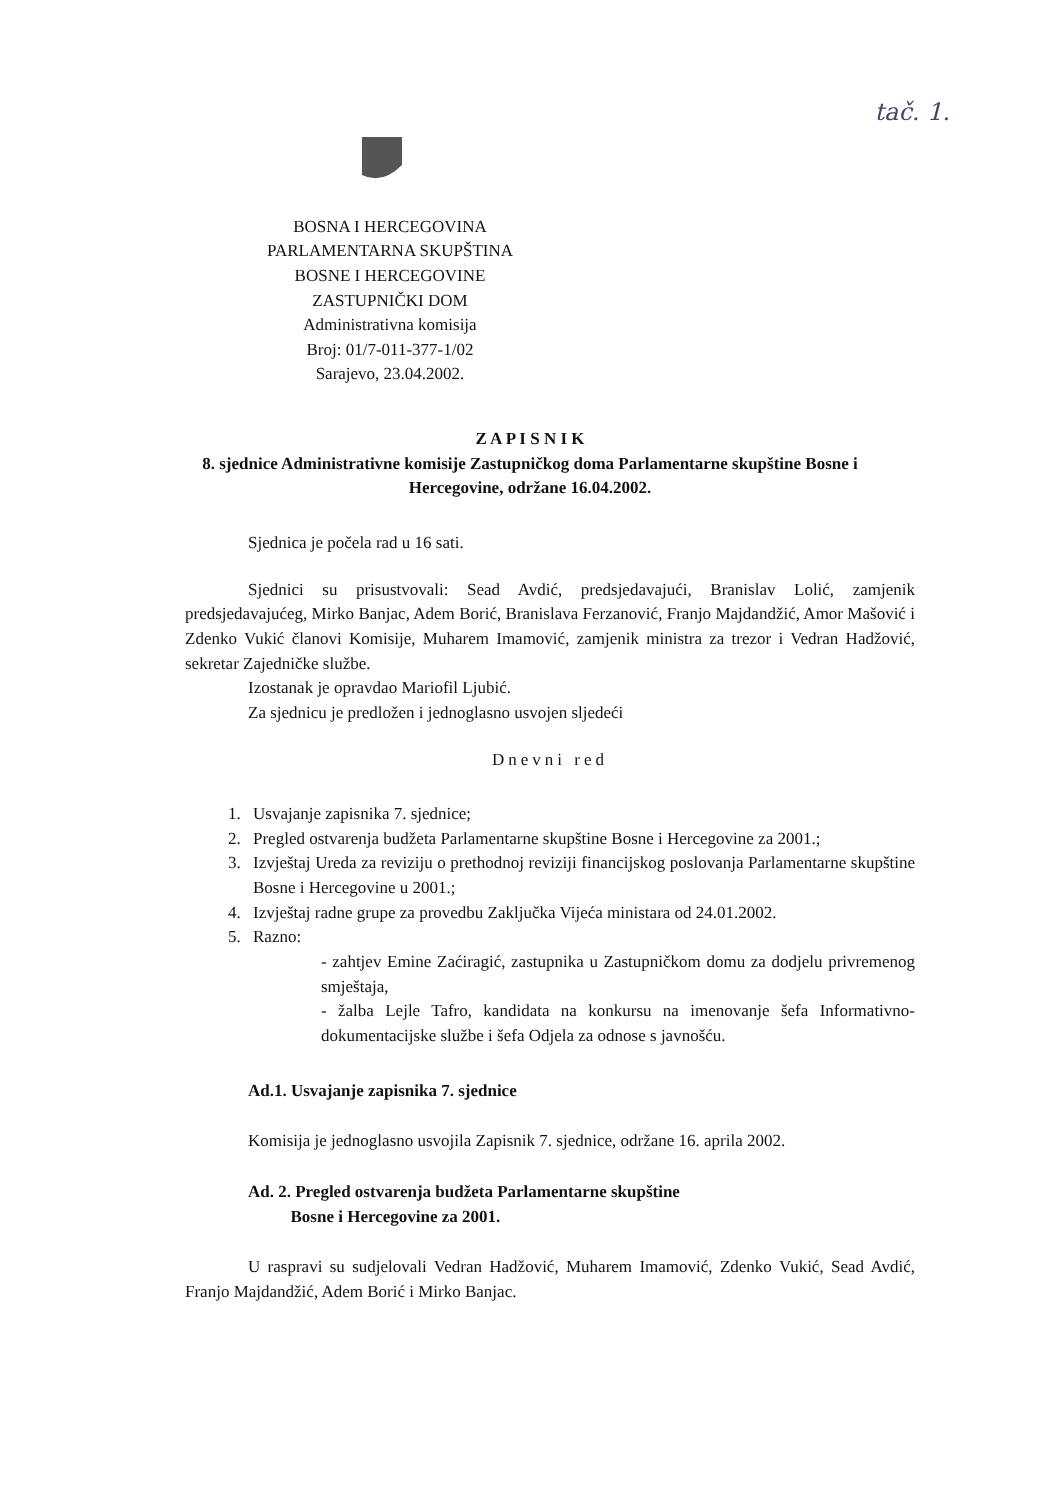tač. 1.
BOSNA I HERCEGOVINA
PARLAMENTARNA SKUPŠTINA
BOSNE I HERCEGOVINE
ZASTUPNIČKI DOM
Administrativna komisija
Broj: 01/7-011-377-1/02
Sarajevo, 23.04.2002.
Z A P I S N I K
8. sjednice Administrativne komisije Zastupničkog doma Parlamentarne skupštine Bosne i Hercegovine, održane 16.04.2002.
Sjednica je počela rad u 16 sati.
Sjednici su prisustvovali: Sead Avdić, predsjedavajući, Branislav Lolić, zamjenik predsjedavajućeg, Mirko Banjac, Adem Borić, Branislava Ferzanović, Franjo Majdandžić, Amor Mašović i Zdenko Vukić članovi Komisije, Muharem Imamović, zamjenik ministra za trezor i Vedran Hadžović, sekretar Zajedničke službe.
Izostanak je opravdao Mariofil Ljubić.
Za sjednicu je predložen i jednoglasno usvojen sljedeći
Dnevni red
1. Usvajanje zapisnika 7. sjednice;
2. Pregled ostvarenja budžeta Parlamentarne skupštine Bosne i Hercegovine za 2001.;
3. Izvještaj Ureda za reviziju o prethodnoj reviziji financijskog poslovanja Parlamentarne skupštine Bosne i Hercegovine u 2001.;
4. Izvještaj radne grupe za provedbu Zaključka Vijeća ministara od 24.01.2002.
5. Razno:
- zahtjev Emine Zaćiragić, zastupnika u Zastupničkom domu za dodjelu privremenog smještaja,
- žalba Lejle Tafro, kandidata na konkursu na imenovanje šefa Informativno-dokumentacijske službe i šefa Odjela za odnose s javnošću.
Ad.1. Usvajanje zapisnika 7. sjednice
Komisija je jednoglasno usvojila Zapisnik 7. sjednice, održane 16. aprila 2002.
Ad. 2. Pregled ostvarenja budžeta Parlamentarne skupštine
Bosne i Hercegovine za 2001.
U raspravi su sudjelovali Vedran Hadžović, Muharem Imamović, Zdenko Vukić, Sead Avdić, Franjo Majdandžić, Adem Borić i Mirko Banjac.